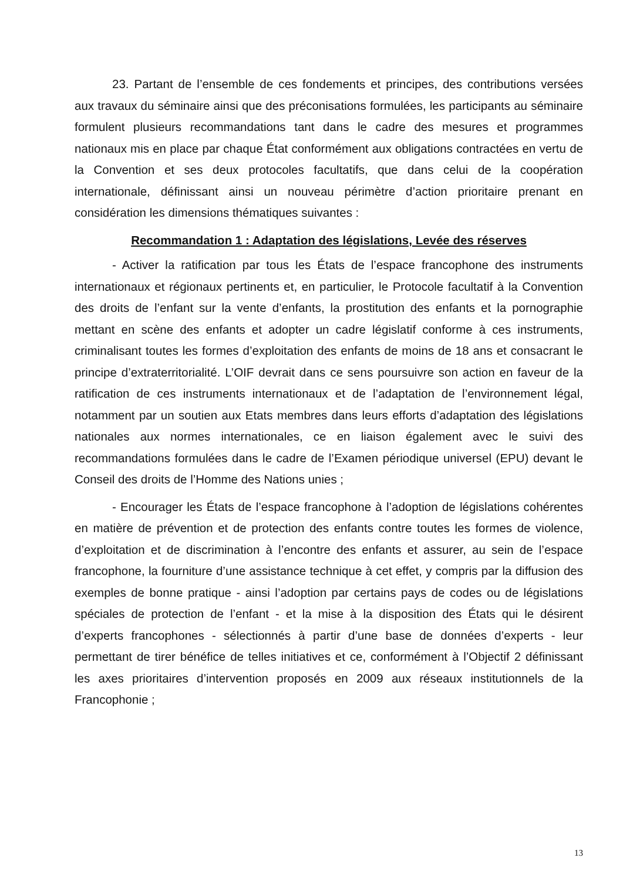23. Partant de l’ensemble de ces fondements et principes, des contributions versées aux travaux du séminaire ainsi que des préconisations formulées, les participants au séminaire formulent plusieurs recommandations tant dans le cadre des mesures et programmes nationaux mis en place par chaque État conformément aux obligations contractées en vertu de la Convention et ses deux protocoles facultatifs, que dans celui de la coopération internationale, définissant ainsi un nouveau périmètre d’action prioritaire prenant en considération les dimensions thématiques suivantes :
Recommandation 1 : Adaptation des législations, Levée des réserves
- Activer la ratification par tous les États de l’espace francophone des instruments internationaux et régionaux pertinents et, en particulier, le Protocole facultatif à la Convention des droits de l’enfant sur la vente d’enfants, la prostitution des enfants et la pornographie mettant en scène des enfants et adopter un cadre législatif conforme à ces instruments, criminalisant toutes les formes d’exploitation des enfants de moins de 18 ans et consacrant le principe d’extraterritorialité. L’OIF devrait dans ce sens poursuivre son action en faveur de la ratification de ces instruments internationaux et de l’adaptation de l’environnement légal, notamment par un soutien aux Etats membres dans leurs efforts d’adaptation des législations nationales aux normes internationales, ce en liaison également avec le suivi des recommandations formulées dans le cadre de l’Examen périodique universel (EPU) devant le Conseil des droits de l’Homme des Nations unies ;
- Encourager les États de l’espace francophone à l’adoption de législations cohérentes en matière de prévention et de protection des enfants contre toutes les formes de violence, d’exploitation et de discrimination à l’encontre des enfants et assurer, au sein de l’espace francophone, la fourniture d’une assistance technique à cet effet, y compris par la diffusion des exemples de bonne pratique - ainsi l’adoption par certains pays de codes ou de législations spéciales de protection de l’enfant - et la mise à la disposition des États qui le désirent d’experts francophones - sélectionnés à partir d’une base de données d’experts - leur permettant de tirer bénéfice de telles initiatives et ce, conformément à l’Objectif 2 définissant les axes prioritaires d’intervention proposés en 2009 aux réseaux institutionnels de la Francophonie ;
13